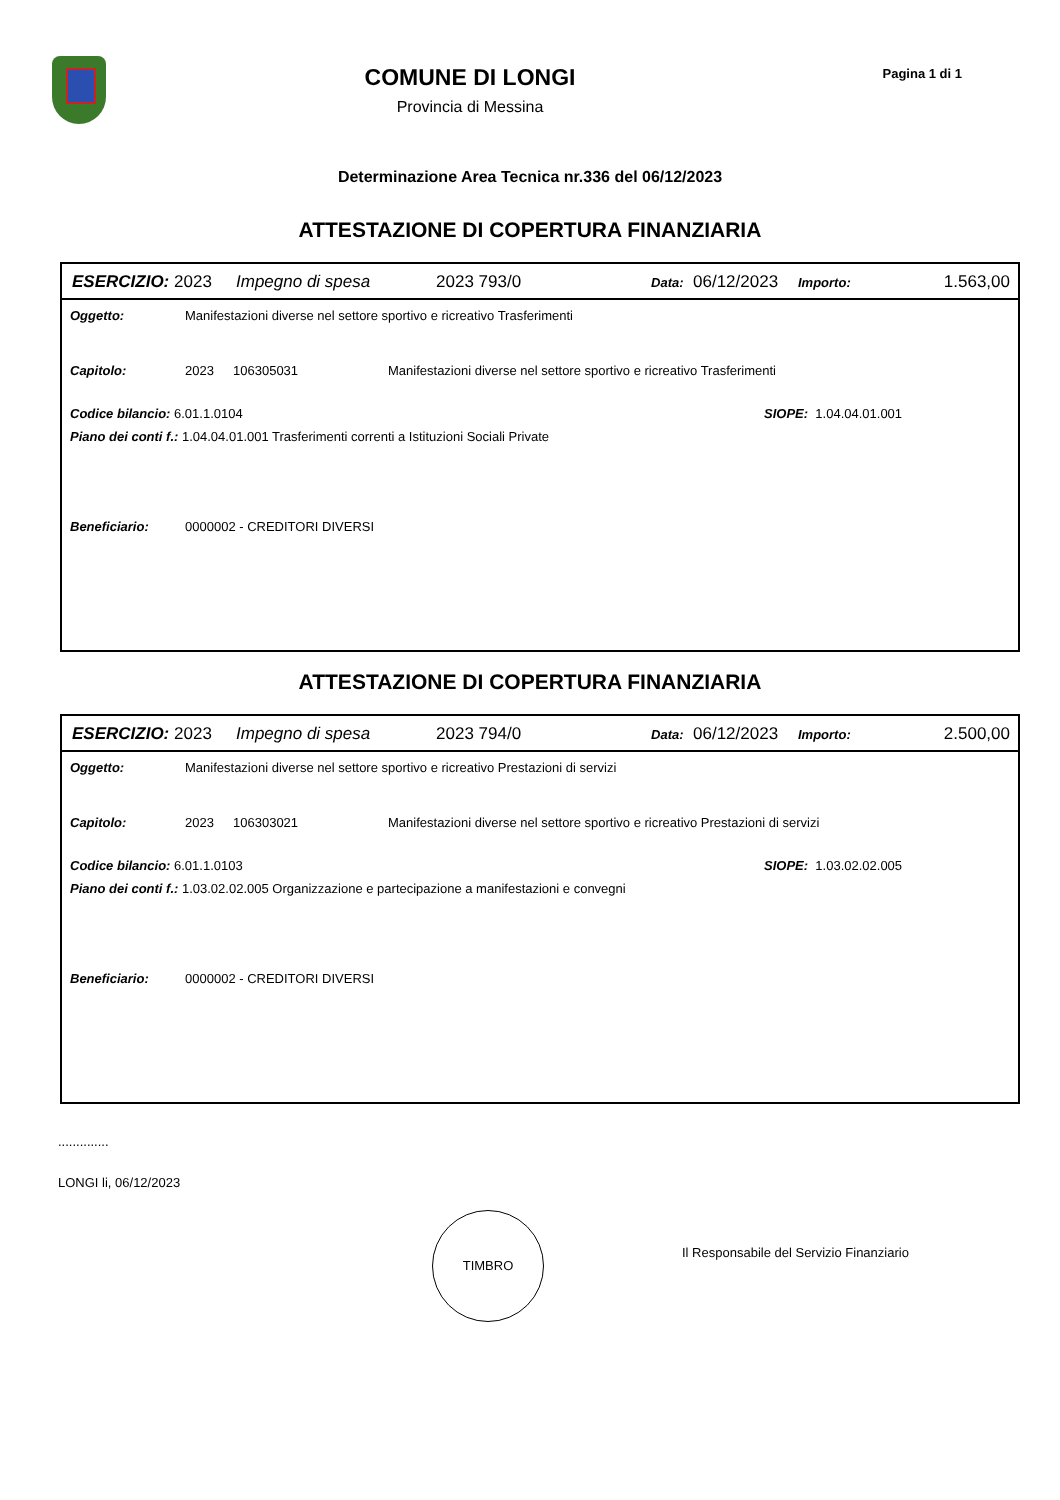COMUNE DI LONGI
Provincia di Messina
Pagina 1 di 1
Determinazione Area Tecnica nr.336 del 06/12/2023
ATTESTAZIONE DI COPERTURA FINANZIARIA
ESERCIZIO: 2023 Impegno di spesa 2023 793/0 Data: 06/12/2023 Importo: 1.563,00
Oggetto: Manifestazioni diverse nel settore sportivo e ricreativo Trasferimenti
Capitolo: 2023 106305031 Manifestazioni diverse nel settore sportivo e ricreativo Trasferimenti
Codice bilancio: 6.01.1.0104 SIOPE: 1.04.04.01.001
Piano dei conti f.: 1.04.04.01.001 Trasferimenti correnti a Istituzioni Sociali Private
Beneficiario: 0000002 - CREDITORI DIVERSI
ATTESTAZIONE DI COPERTURA FINANZIARIA
ESERCIZIO: 2023 Impegno di spesa 2023 794/0 Data: 06/12/2023 Importo: 2.500,00
Oggetto: Manifestazioni diverse nel settore sportivo e ricreativo Prestazioni di servizi
Capitolo: 2023 106303021 Manifestazioni diverse nel settore sportivo e ricreativo Prestazioni di servizi
Codice bilancio: 6.01.1.0103 SIOPE: 1.03.02.02.005
Piano dei conti f.: 1.03.02.02.005 Organizzazione e partecipazione a manifestazioni e convegni
Beneficiario: 0000002 - CREDITORI DIVERSI
..............
LONGI li, 06/12/2023
TIMBRO
Il Responsabile del Servizio Finanziario